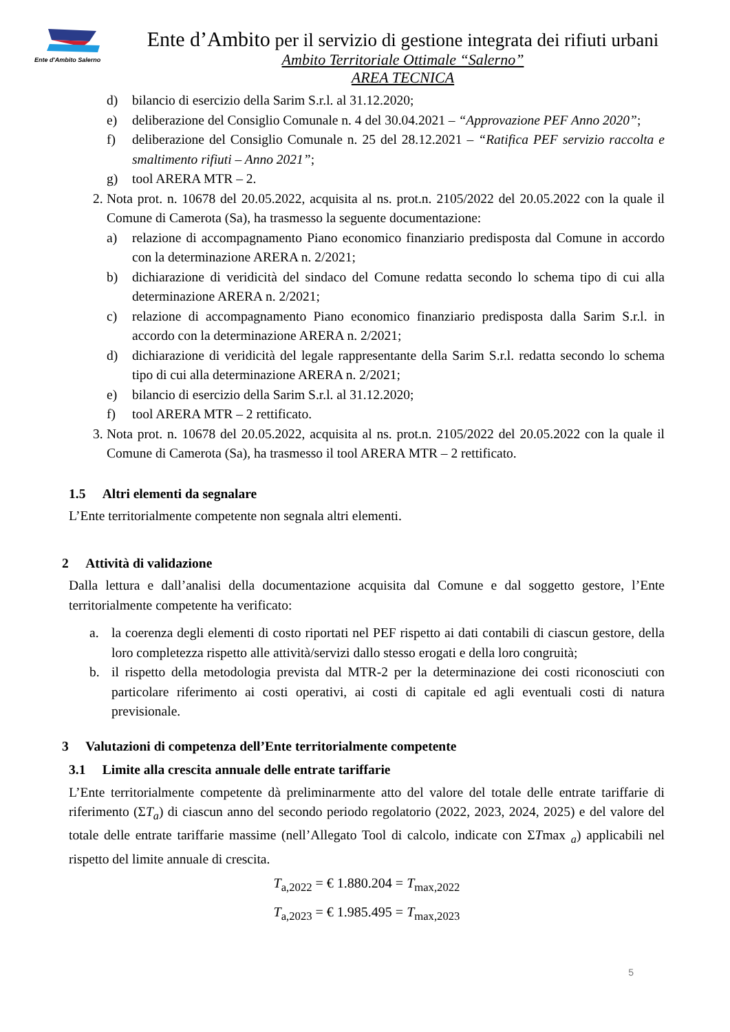Ente d'Ambito Salerno
Ente d’Ambito per il servizio di gestione integrata dei rifiuti urbani
Ambito Territoriale Ottimale “Salerno”
AREA TECNICA
d) bilancio di esercizio della Sarim S.r.l. al 31.12.2020;
e) deliberazione del Consiglio Comunale n. 4 del 30.04.2021 – “Approvazione PEF Anno 2020”;
f) deliberazione del Consiglio Comunale n. 25 del 28.12.2021 – “Ratifica PEF servizio raccolta e smaltimento rifiuti – Anno 2021”;
g) tool ARERA MTR – 2.
2. Nota prot. n. 10678 del 20.05.2022, acquisita al ns. prot.n. 2105/2022 del 20.05.2022 con la quale il Comune di Camerota (Sa), ha trasmesso la seguente documentazione:
a) relazione di accompagnamento Piano economico finanziario predisposta dal Comune in accordo con la determinazione ARERA n. 2/2021;
b) dichiarazione di veridicità del sindaco del Comune redatta secondo lo schema tipo di cui alla determinazione ARERA n. 2/2021;
c) relazione di accompagnamento Piano economico finanziario predisposta dalla Sarim S.r.l. in accordo con la determinazione ARERA n. 2/2021;
d) dichiarazione di veridicità del legale rappresentante della Sarim S.r.l. redatta secondo lo schema tipo di cui alla determinazione ARERA n. 2/2021;
e) bilancio di esercizio della Sarim S.r.l. al 31.12.2020;
f) tool ARERA MTR – 2 rettificato.
3. Nota prot. n. 10678 del 20.05.2022, acquisita al ns. prot.n. 2105/2022 del 20.05.2022 con la quale il Comune di Camerota (Sa), ha trasmesso il tool ARERA MTR – 2 rettificato.
1.5 Altri elementi da segnalare
L’Ente territorialmente competente non segnala altri elementi.
2 Attività di validazione
Dalla lettura e dall’analisi della documentazione acquisita dal Comune e dal soggetto gestore, l’Ente territorialmente competente ha verificato:
a. la coerenza degli elementi di costo riportati nel PEF rispetto ai dati contabili di ciascun gestore, della loro completezza rispetto alle attività/servizi dallo stesso erogati e della loro congruità;
b. il rispetto della metodologia prevista dal MTR-2 per la determinazione dei costi riconosciuti con particolare riferimento ai costi operativi, ai costi di capitale ed agli eventuali costi di natura previsionale.
3 Valutazioni di competenza dell’Ente territorialmente competente
3.1 Limite alla crescita annuale delle entrate tariffarie
L’Ente territorialmente competente dà preliminarmente atto del valore del totale delle entrate tariffarie di riferimento (ΣT<sub>a</sub>) di ciascun anno del secondo periodo regolatorio (2022, 2023, 2024, 2025) e del valore del totale delle entrate tariffarie massime (nell’Allegato Tool di calcolo, indicate con ΣTmax <sub>a</sub>) applicabili nel rispetto del limite annuale di crescita.
T<sub>a,2022</sub> = € 1.880.204 = T<sub>max,2022</sub>
T<sub>a,2023</sub> = € 1.985.495 = T<sub>max,2023</sub>
5